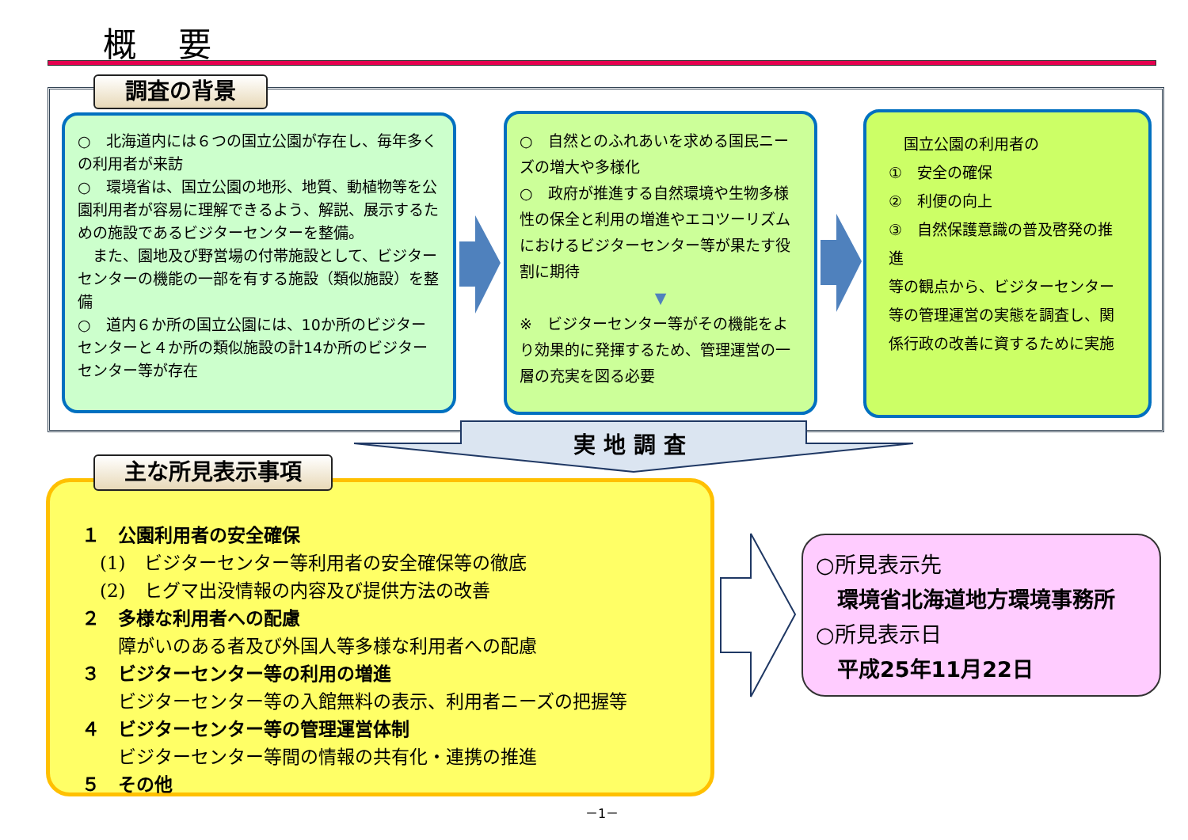概 要
調査の背景
○　北海道内には６つの国立公園が存在し、毎年多くの利用者が来訪
○　環境省は、国立公園の地形、地質、動植物等を公園利用者が容易に理解できるよう、解説、展示するための施設であるビジターセンターを整備。
　また、園地及び野営場の付帯施設として、ビジターセンターの機能の一部を有する施設（類似施設）を整備
○　道内６か所の国立公園には、10か所のビジターセンターと４か所の類似施設の計14か所のビジターセンター等が存在
○　自然とのふれあいを求める国民ニーズの増大や多様化
○　政府が推進する自然環境や生物多様性の保全と利用の増進やエコツーリズムにおけるビジターセンター等が果たす役割に期待
▼
※　ビジターセンター等がその機能をより効果的に発揮するため、管理運営の一層の充実を図る必要
　国立公園の利用者の
①　安全の確保
②　利便の向上
③　自然保護意識の普及啓発の推進
等の観点から、ビジターセンター等の管理運営の実態を調査し、関係行政の改善に資するために実施
実地調査
１　公園利用者の安全確保
　(1)　ビジターセンター等利用者の安全確保等の徹底
　(2)　ヒグマ出没情報の内容及び提供方法の改善
２　多様な利用者への配慮
　　障がいのある者及び外国人等多様な利用者への配慮
３　ビジターセンター等の利用の増進
　　ビジターセンター等の入館無料の表示、利用者ニーズの把握等
４　ビジターセンター等の管理運営体制
　　ビジターセンター等間の情報の共有化・連携の推進
５　その他
主な所見表示事項
○所見表示先
　環境省北海道地方環境事務所
○所見表示日
　平成25年11月22日
－1－